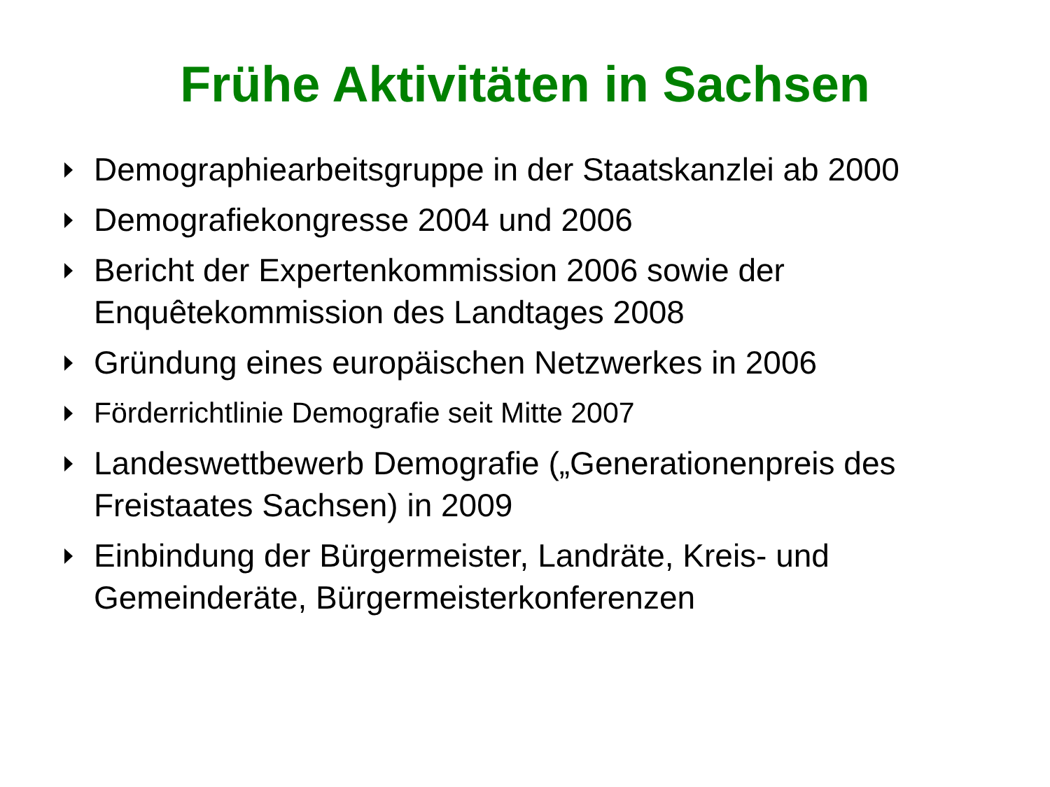Frühe Aktivitäten in Sachsen
Demographiearbeitsgruppe in der Staatskanzlei ab 2000
Demografiekongresse 2004 und 2006
Bericht der Expertenkommission 2006 sowie der Enquêtekommission des Landtages 2008
Gründung eines europäischen Netzwerkes in 2006
Förderrichtlinie Demografie seit Mitte 2007
Landeswettbewerb Demografie („Generationenpreis des Freistaates Sachsen) in 2009
Einbindung der Bürgermeister, Landräte, Kreis- und Gemeinderäte, Bürgermeisterkonferenzen